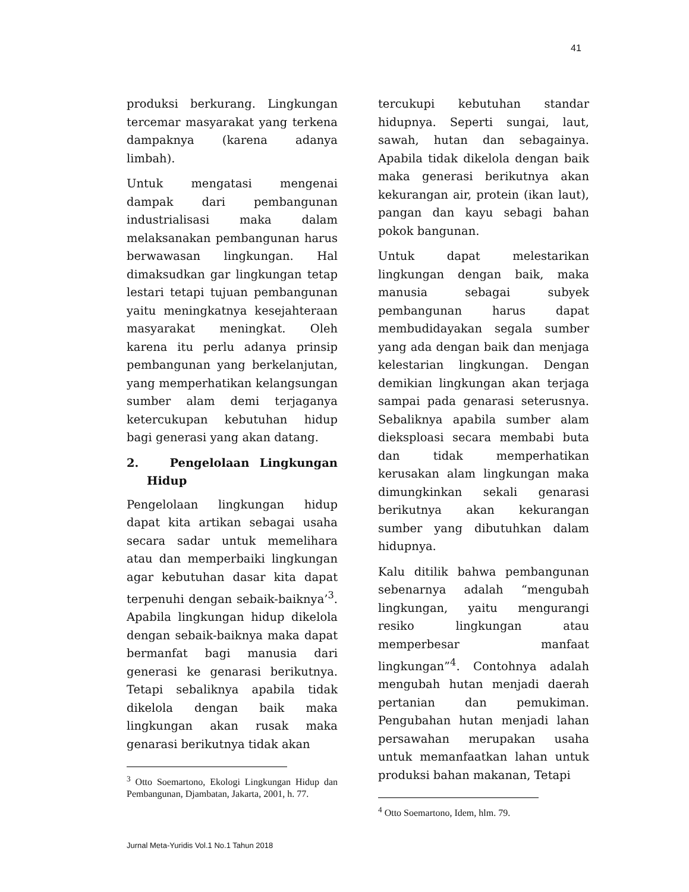41
produksi berkurang. Lingkungan tercemar masyarakat yang terkena dampaknya (karena adanya limbah).
Untuk mengatasi mengenai dampak dari pembangunan industrialisasi maka dalam melaksanakan pembangunan harus berwawasan lingkungan. Hal dimaksudkan gar lingkungan tetap lestari tetapi tujuan pembangunan yaitu meningkatnya kesejahteraan masyarakat meningkat. Oleh karena itu perlu adanya prinsip pembangunan yang berkelanjutan, yang memperhatikan kelangsungan sumber alam demi terjaganya ketercukupan kebutuhan hidup bagi generasi yang akan datang.
2. Pengelolaan Lingkungan Hidup
Pengelolaan lingkungan hidup dapat kita artikan sebagai usaha secara sadar untuk memelihara atau dan memperbaiki lingkungan agar kebutuhan dasar kita dapat terpenuhi dengan sebaik-baiknya’<sup>3</sup>. Apabila lingkungan hidup dikelola dengan sebaik-baiknya maka dapat bermanfat bagi manusia dari generasi ke genarasi berikutnya. Tetapi sebaliknya apabila tidak dikelola dengan baik maka lingkungan akan rusak maka genarasi berikutnya tidak akan
<sup>3</sup> Otto Soemartono, Ekologi Lingkungan Hidup dan Pembangunan, Djambatan, Jakarta, 2001, h. 77.
tercukupi kebutuhan standar hidupnya. Seperti sungai, laut, sawah, hutan dan sebagainya. Apabila tidak dikelola dengan baik maka generasi berikutnya akan kekurangan air, protein (ikan laut), pangan dan kayu sebagi bahan pokok bangunan.
Untuk dapat melestarikan lingkungan dengan baik, maka manusia sebagai subyek pembangunan harus dapat membudidayakan segala sumber yang ada dengan baik dan menjaga kelestarian lingkungan. Dengan demikian lingkungan akan terjaga sampai pada genarasi seterusnya. Sebaliknya apabila sumber alam dieksploasi secara membabi buta dan tidak memperhatikan kerusakan alam lingkungan maka dimungkinkan sekali genarasi berikutnya akan kekurangan sumber yang dibutuhkan dalam hidupnya.
Kalu ditilik bahwa pembangunan sebenarnya adalah “mengubah lingkungan, yaitu mengurangi resiko lingkungan atau memperbesar manfaat lingkungan”<sup>4</sup>. Contohnya adalah mengubah hutan menjadi daerah pertanian dan pemukiman. Pengubahan hutan menjadi lahan persawahan merupakan usaha untuk memanfaatkan lahan untuk produksi bahan makanan, Tetapi
<sup>4</sup> Otto Soemartono, Idem, hlm. 79.
Jurnal Meta-Yuridis Vol.1 No.1 Tahun 2018